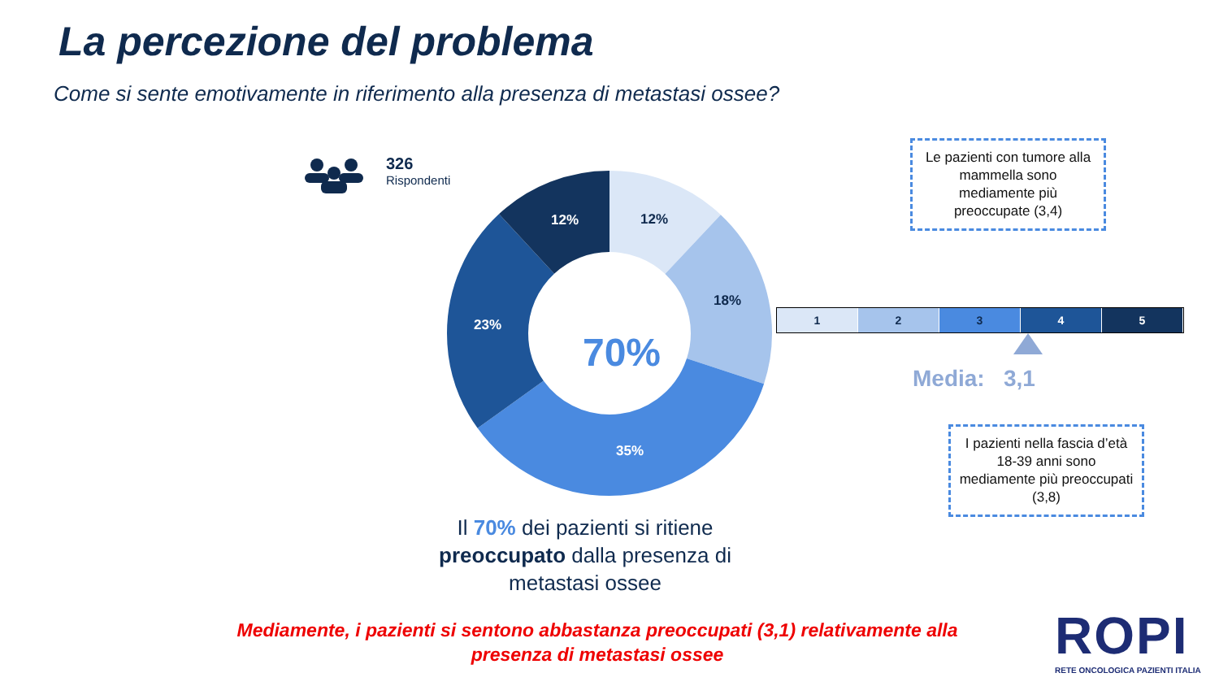La percezione del problema
Come si sente emotivamente in riferimento alla presenza di metastasi ossee?
326
Rispondenti
12%
18%
35%
23%
12%
70%
Il 70% dei pazienti si ritiene preoccupato dalla presenza di metastasi ossee
Le pazienti con tumore alla mammella sono mediamente più preoccupate (3,4)
1 2 3 4 5
Media: 3,1
I pazienti nella fascia d’età 18-39 anni sono mediamente più preoccupati (3,8)
Mediamente, i pazienti si sentono abbastanza preoccupati (3,1) relativamente alla presenza di metastasi ossee
ROPI
RETE ONCOLOGICA PAZIENTI ITALIA